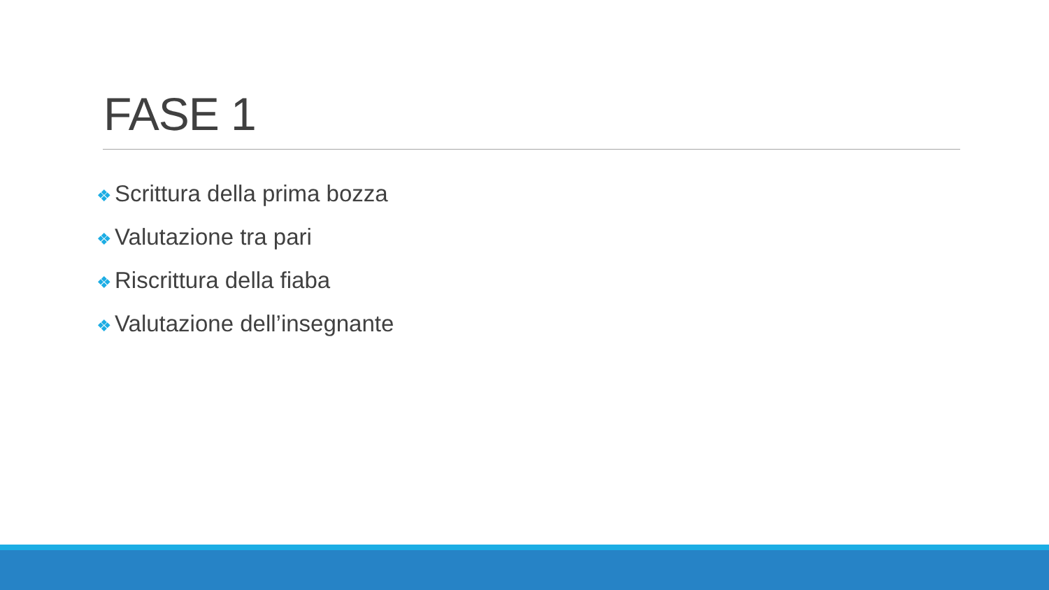FASE 1
❖ Scrittura della prima bozza
❖ Valutazione tra pari
❖ Riscrittura della fiaba
❖ Valutazione dell’insegnante